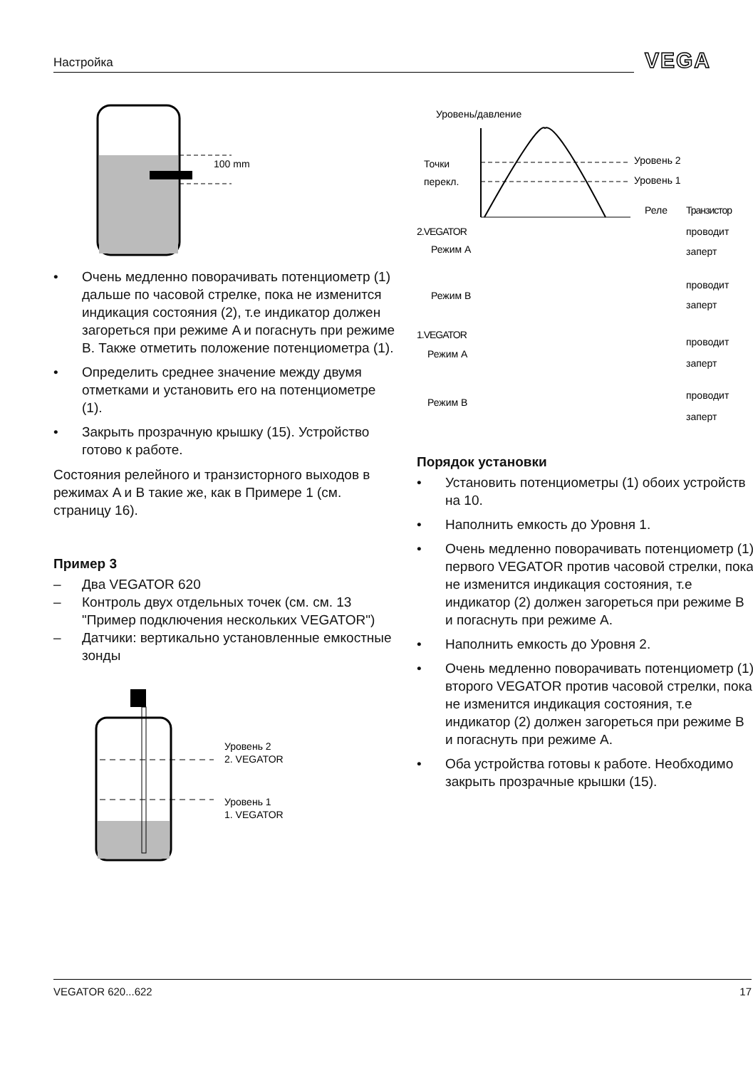Настройка VEGA
100 mm
• Очень медленно поворачивать потенциометр (1) дальше по часовой стрелке, пока не изменится индикация состояния (2), т.е индикатор должен загореться при режиме A и погаснуть при режиме B. Также отметить положение потенциометра (1).
• Определить среднее значение между двумя отметками и установить его на потенциометре (1).
• Закрыть прозрачную крышку (15). Устройство готово к работе.
Состояния релейного и транзисторного выходов в режимах A и B такие же, как в Примере 1 (см. страницу 16).
Пример 3
– Два VEGATOR 620
– Контроль двух отдельных точек (см. см. 13 "Пример подключения нескольких VEGATOR")
– Датчики: вертикально установленные емкостные зонды
Уровень 2
2. VEGATOR
Уровень 1
1. VEGATOR
Уровень/давление
Точки
перекл.
Уровень 2
Уровень 1
Реле
Транзистор
2.VEGATOR
Режим A
Режим B
1.VEGATOR
Режим A
Режим B
проводит
заперт
проводит
заперт
проводит
заперт
проводит
заперт
Порядок установки
• Установить потенциометры (1) обоих устройств на 10.
• Наполнить емкость до Уровня 1.
• Очень медленно поворачивать потенциометр (1) первого VEGATOR против часовой стрелки, пока не изменится индикация состояния, т.е индикатор (2) должен загореться при режиме B и погаснуть при режиме A.
• Наполнить емкость до Уровня 2.
• Очень медленно поворачивать потенциометр (1) второго VEGATOR против часовой стрелки, пока не изменится индикация состояния, т.е индикатор (2) должен загореться при режиме B и погаснуть при режиме A.
• Оба устройства готовы к работе. Необходимо закрыть прозрачные крышки (15).
VEGATOR 620...622 17